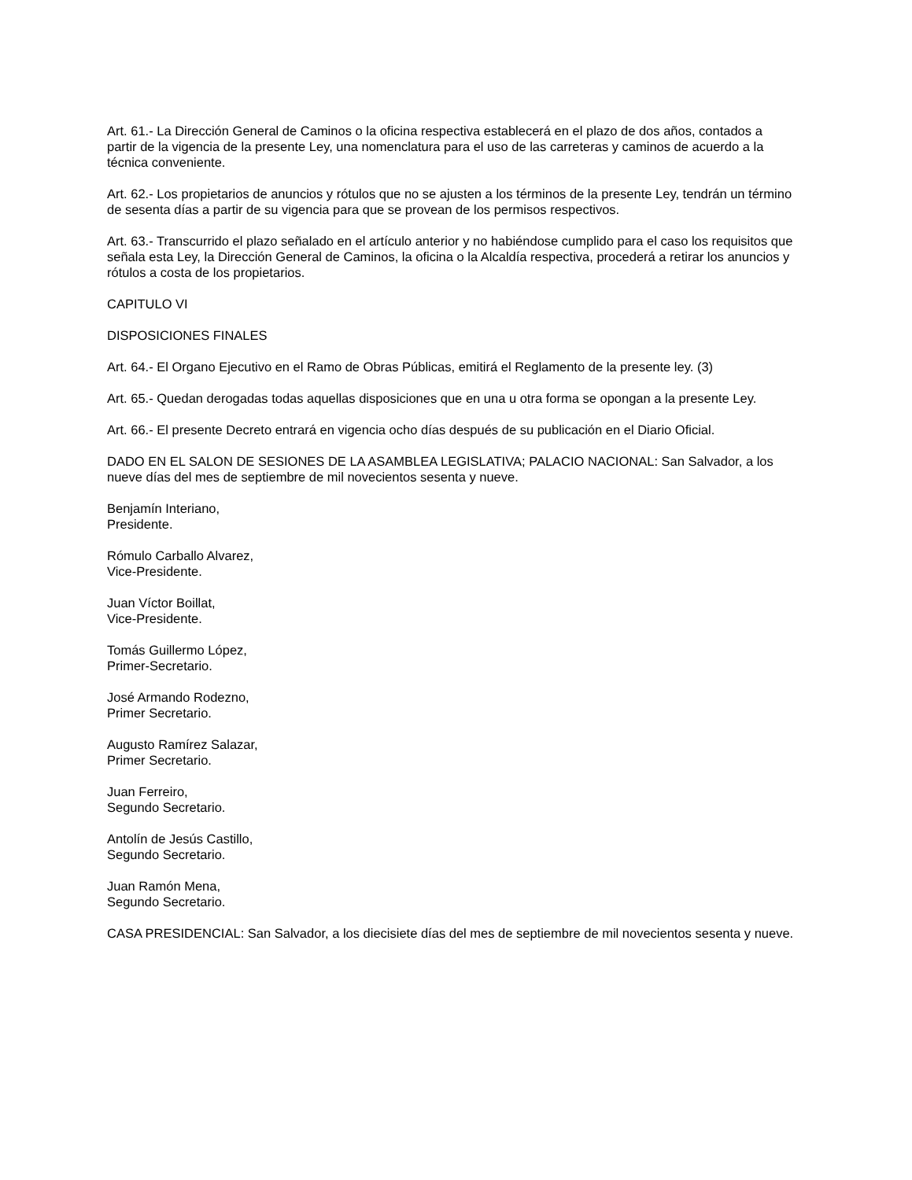Art. 61.- La Dirección General de Caminos o la oficina respectiva establecerá en el plazo de dos años, contados a partir de la vigencia de la presente Ley, una nomenclatura para el uso de las carreteras y caminos de acuerdo a la técnica conveniente.
Art. 62.- Los propietarios de anuncios y rótulos que no se ajusten a los términos de la presente Ley, tendrán un término de sesenta días a partir de su vigencia para que se provean de los permisos respectivos.
Art. 63.- Transcurrido el plazo señalado en el artículo anterior y no habiéndose cumplido para el caso los requisitos que señala esta Ley, la Dirección General de Caminos, la oficina o la Alcaldía respectiva, procederá a retirar los anuncios y rótulos a costa de los propietarios.
CAPITULO VI
DISPOSICIONES FINALES
Art. 64.- El Organo Ejecutivo en el Ramo de Obras Públicas, emitirá el Reglamento de la presente ley. (3)
Art. 65.- Quedan derogadas todas aquellas disposiciones que en una u otra forma se opongan a la presente Ley.
Art. 66.- El presente Decreto entrará en vigencia ocho días después de su publicación en el Diario Oficial.
DADO EN EL SALON DE SESIONES DE LA ASAMBLEA LEGISLATIVA; PALACIO NACIONAL: San Salvador, a los nueve días del mes de septiembre de mil novecientos sesenta y nueve.
Benjamín Interiano,
Presidente.
Rómulo Carballo Alvarez,
Vice-Presidente.
Juan Víctor Boillat,
Vice-Presidente.
Tomás Guillermo López,
Primer-Secretario.
José Armando Rodezno,
Primer Secretario.
Augusto Ramírez Salazar,
Primer Secretario.
Juan Ferreiro,
Segundo Secretario.
Antolín de Jesús Castillo,
Segundo Secretario.
Juan Ramón Mena,
Segundo Secretario.
CASA PRESIDENCIAL: San Salvador, a los diecisiete días del mes de septiembre de mil novecientos sesenta y nueve.